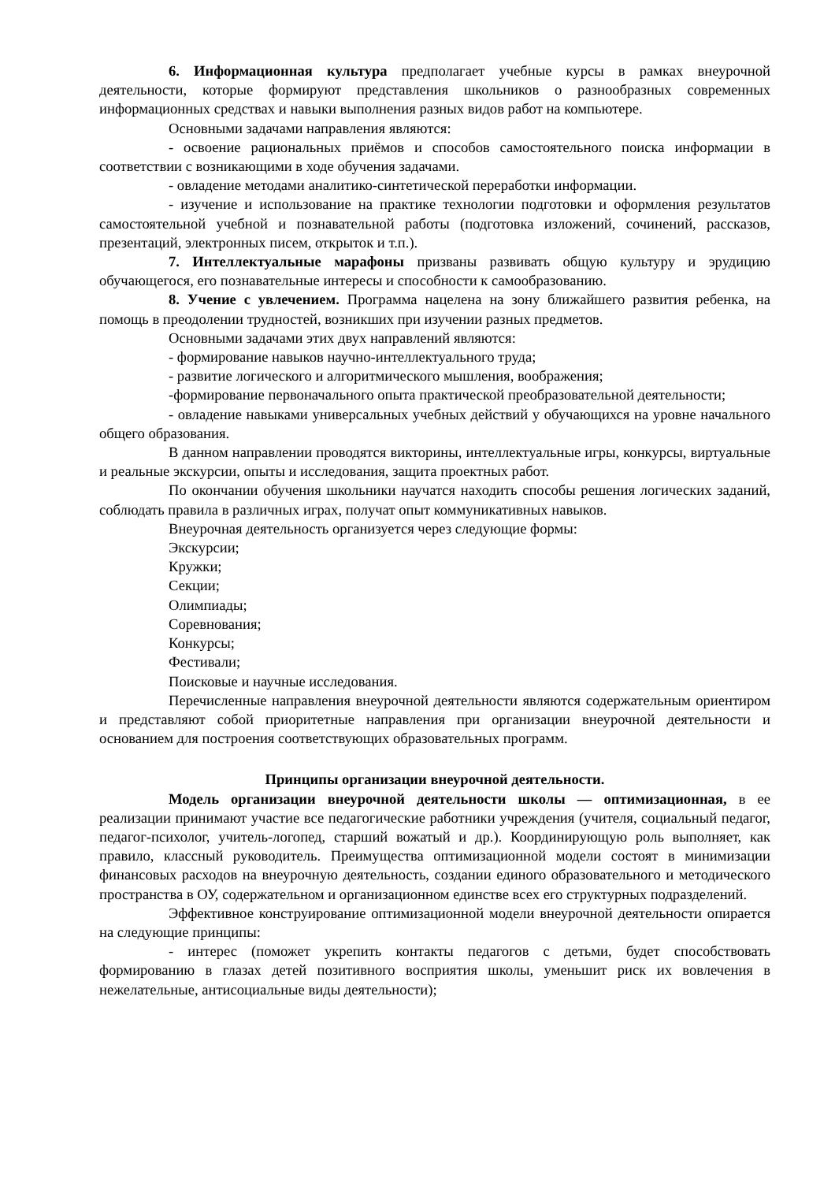6. Информационная культура предполагает учебные курсы в рамках внеурочной деятельности, которые формируют представления школьников о разнообразных современных информационных средствах и навыки выполнения разных видов работ на компьютере.
Основными задачами направления являются:
- освоение рациональных приёмов и способов самостоятельного поиска информации в соответствии с возникающими в ходе обучения задачами.
- овладение методами аналитико-синтетической переработки информации.
- изучение и использование на практике технологии подготовки и оформления результатов самостоятельной учебной и познавательной работы (подготовка изложений, сочинений, рассказов, презентаций, электронных писем, открыток и т.п.).
7. Интеллектуальные марафоны призваны развивать общую культуру и эрудицию обучающегося, его познавательные интересы и способности к самообразованию.
8. Учение с увлечением. Программа нацелена на зону ближайшего развития ребенка, на помощь в преодолении трудностей, возникших при изучении разных предметов.
Основными задачами этих двух направлений являются:
- формирование навыков научно-интеллектуального труда;
- развитие логического и алгоритмического мышления, воображения;
-формирование первоначального опыта практической преобразовательной деятельности;
- овладение навыками универсальных учебных действий у обучающихся на уровне начального общего образования.
В данном направлении проводятся викторины, интеллектуальные игры, конкурсы, виртуальные и реальные экскурсии, опыты и исследования, защита проектных работ.
По окончании обучения школьники научатся находить способы решения логических заданий, соблюдать правила в различных играх, получат опыт коммуникативных навыков.
Внеурочная деятельность организуется через следующие формы:
Экскурсии;
Кружки;
Секции;
Олимпиады;
Соревнования;
Конкурсы;
Фестивали;
Поисковые и научные исследования.
Перечисленные направления внеурочной деятельности являются содержательным ориентиром и представляют собой приоритетные направления при организации внеурочной деятельности и основанием для построения соответствующих образовательных программ.
Принципы организации внеурочной деятельности.
Модель организации внеурочной деятельности школы — оптимизационная, в ее реализации принимают участие все педагогические работники учреждения (учителя, социальный педагог, педагог-психолог, учитель-логопед, старший вожатый и др.). Координирующую роль выполняет, как правило, классный руководитель. Преимущества оптимизационной модели состоят в минимизации финансовых расходов на внеурочную деятельность, создании единого образовательного и методического пространства в ОУ, содержательном и организационном единстве всех его структурных подразделений.
Эффективное конструирование оптимизационной модели внеурочной деятельности опирается на следующие принципы:
- интерес (поможет укрепить контакты педагогов с детьми, будет способствовать формированию в глазах детей позитивного восприятия школы, уменьшит риск их вовлечения в нежелательные, антисоциальные виды деятельности);